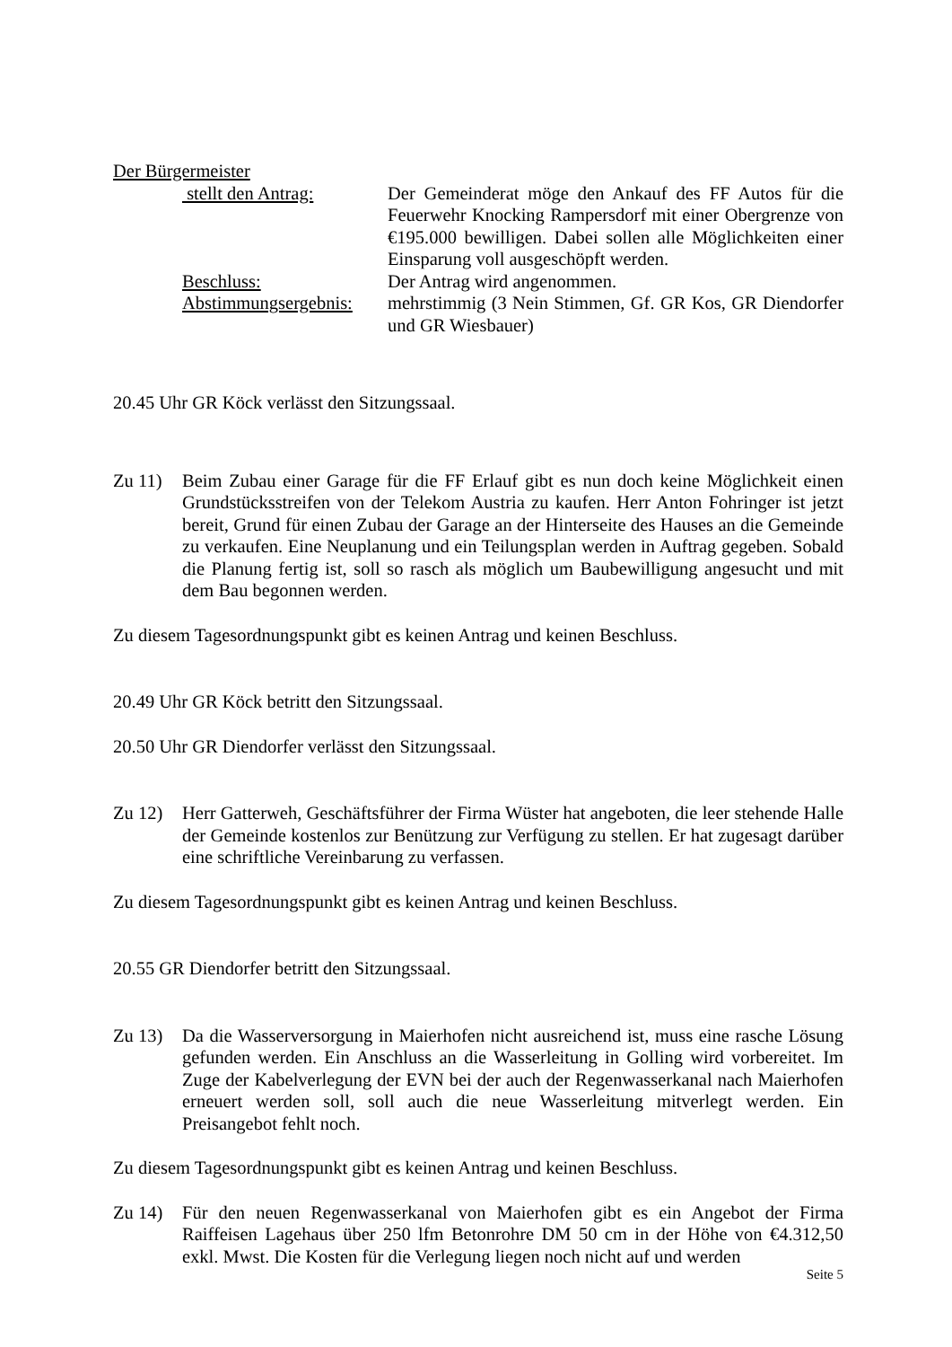Der Bürgermeister
stellt den Antrag: Der Gemeinderat möge den Ankauf des FF Autos für die Feuerwehr Knocking Rampersdorf mit einer Obergrenze von €195.000 bewilligen. Dabei sollen alle Möglichkeiten einer Einsparung voll ausgeschöpft werden.
Beschluss: Der Antrag wird angenommen.
Abstimmungsergebnis:
mehrstimmig (3 Nein Stimmen, Gf. GR Kos, GR Diendorfer und GR Wiesbauer)
20.45 Uhr GR Köck verlässt den Sitzungssaal.
Zu 11) Beim Zubau einer Garage für die FF Erlauf gibt es nun doch keine Möglichkeit einen Grundstücksstreifen von der Telekom Austria zu kaufen. Herr Anton Fohringer ist jetzt bereit, Grund für einen Zubau der Garage an der Hinterseite des Hauses an die Gemeinde zu verkaufen. Eine Neuplanung und ein Teilungsplan werden in Auftrag gegeben. Sobald die Planung fertig ist, soll so rasch als möglich um Baubewilligung angesucht und mit dem Bau begonnen werden.
Zu diesem Tagesordnungspunkt gibt es keinen Antrag und keinen Beschluss.
20.49 Uhr GR Köck betritt den Sitzungssaal.
20.50 Uhr GR Diendorfer verlässt den Sitzungssaal.
Zu 12) Herr Gatterweh, Geschäftsführer der Firma Wüster hat angeboten, die leer stehende Halle der Gemeinde kostenlos zur Benützung zur Verfügung zu stellen. Er hat zugesagt darüber eine schriftliche Vereinbarung zu verfassen.
Zu diesem Tagesordnungspunkt gibt es keinen Antrag und keinen Beschluss.
20.55 GR Diendorfer betritt den Sitzungssaal.
Zu 13) Da die Wasserversorgung in Maierhofen nicht ausreichend ist, muss eine rasche Lösung gefunden werden. Ein Anschluss an die Wasserleitung in Golling wird vorbereitet. Im Zuge der Kabelverlegung der EVN bei der auch der Regenwasserkanal nach Maierhofen erneuert werden soll, soll auch die neue Wasserleitung mitverlegt werden. Ein Preisangebot fehlt noch.
Zu diesem Tagesordnungspunkt gibt es keinen Antrag und keinen Beschluss.
Zu 14) Für den neuen Regenwasserkanal von Maierhofen gibt es ein Angebot der Firma Raiffeisen Lagehaus über 250 lfm Betonrohre DM 50 cm in der Höhe von €4.312,50 exkl. Mwst. Die Kosten für die Verlegung liegen noch nicht auf und werden
Seite 5